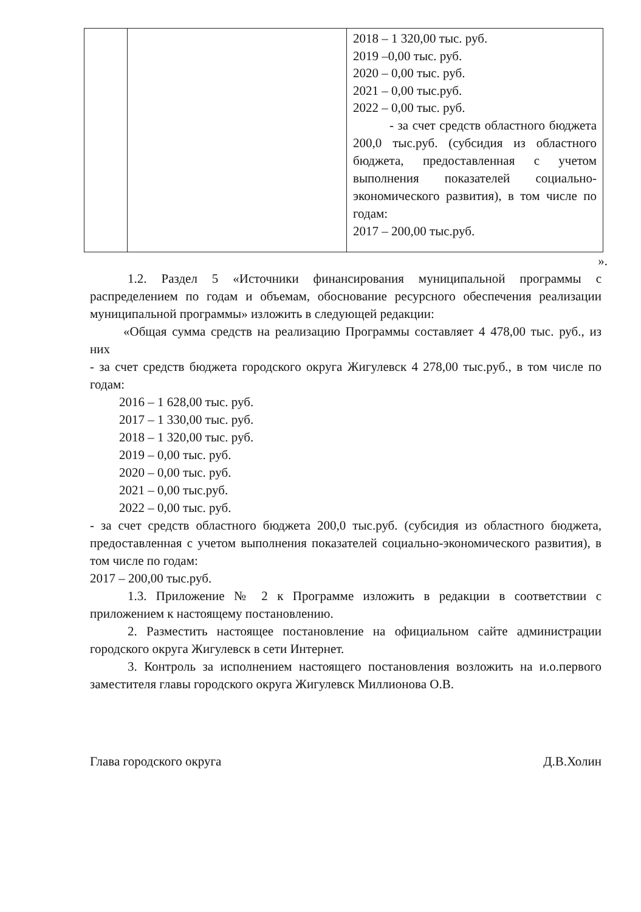| | | 2018 – 1 320,00 тыс. руб. 2019 –0,00 тыс. руб. 2020 – 0,00 тыс. руб. 2021 – 0,00 тыс.руб. 2022 – 0,00 тыс. руб. - за счет средств областного бюджета 200,0 тыс.руб. (субсидия из областного бюджета, предоставленная с учетом выполнения показателей социально-экономического развития), в том числе по годам: 2017 – 200,00 тыс.руб. |
».
1.2. Раздел 5 «Источники финансирования муниципальной программы с распределением по годам и объемам, обоснование ресурсного обеспечения реализации муниципальной программы» изложить в следующей редакции:
«Общая сумма средств на реализацию Программы составляет 4 478,00 тыс. руб., из них
- за счет средств бюджета городского округа Жигулевск 4 278,00 тыс.руб., в том числе по годам:
2016 – 1 628,00 тыс. руб.
2017 – 1 330,00 тыс. руб.
2018 – 1 320,00 тыс. руб.
2019 – 0,00 тыс. руб.
2020 – 0,00 тыс. руб.
2021 – 0,00 тыс.руб.
2022 – 0,00 тыс. руб.
- за счет средств областного бюджета 200,0 тыс.руб. (субсидия из областного бюджета, предоставленная с учетом выполнения показателей социально-экономического развития), в том числе по годам:
2017 – 200,00 тыс.руб.
1.3. Приложение № 2 к Программе изложить в редакции в соответствии с приложением к настоящему постановлению.
2. Разместить настоящее постановление на официальном сайте администрации городского округа Жигулевск в сети Интернет.
3. Контроль за исполнением настоящего постановления возложить на и.о.первого заместителя главы городского округа Жигулевск Миллионова О.В.
Глава городского округа Д.В.Холин